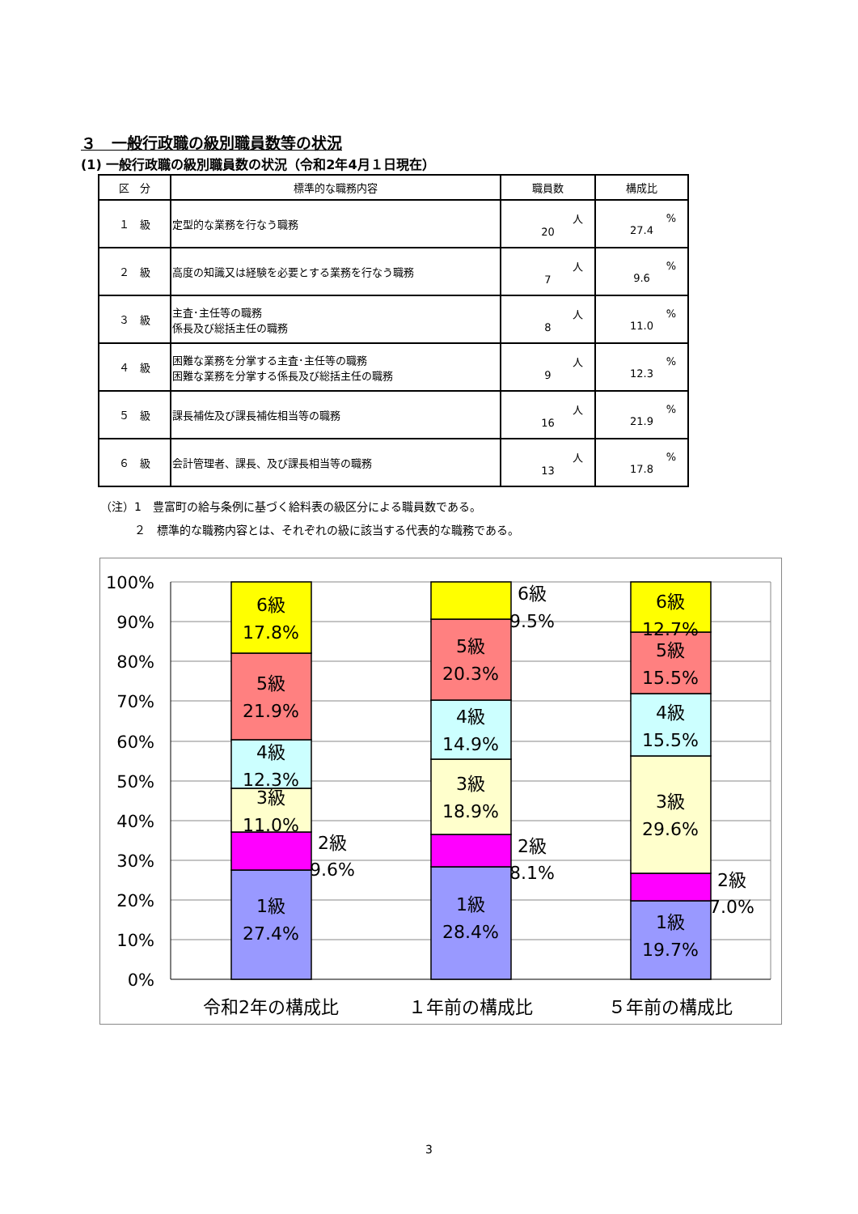３　一般行政職の級別職員数等の状況
(1) 一般行政職の級別職員数の状況（令和2年4月１日現在）
| 区 分 | 標準的な職務内容 | 職員数 | 構成比 |
| --- | --- | --- | --- |
| １ 級 | 定型的な業務を行なう職務 | 人 20 | % 27.4 |
| ２ 級 | 高度の知識又は経験を必要とする業務を行なう職務 | 人 7 | % 9.6 |
| ３ 級 | 主査･主任等の職務 係長及び総括主任の職務 | 人 8 | % 11.0 |
| ４ 級 | 困難な業務を分掌する主査･主任等の職務 困難な業務を分掌する係長及び総括主任の職務 | 人 9 | % 12.3 |
| ５ 級 | 課長補佐及び課長補佐相当等の職務 | 人 16 | % 21.9 |
| ６ 級 | 会計管理者、課長、及び課長相当等の職務 | 人 13 | % 17.8 |
（注）1　豊富町の給与条例に基づく給料表の級区分による職員数である。
　　　２　標準的な職務内容とは、それぞれの級に該当する代表的な職務である。
100%
90%
80%
70%
60%
50%
40%
30%
20%
10%
0%
6級
17.8%
5級
21.9%
4級
12.3%
3級
11.0%
2級
9.6%
1級
27.4%
6級
9.5%
5級
20.3%
4級
14.9%
3級
18.9%
2級
8.1%
1級
28.4%
6級
12.7%
5級
15.5%
4級
15.5%
3級
29.6%
2級
7.0%
1級
19.7%
令和2年の構成比
１年前の構成比
５年前の構成比
3